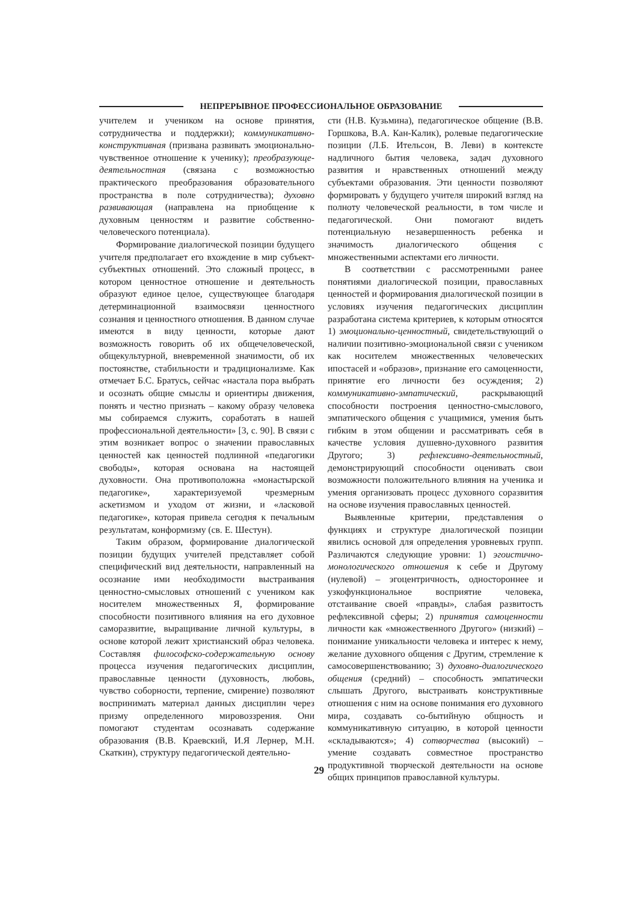НЕПРЕРЫВНОЕ ПРОФЕССИОНАЛЬНОЕ ОБРАЗОВАНИЕ
учителем и учеником на основе принятия, сотрудничества и поддержки); коммуникативно-конструктивная (призвана развивать эмоционально-чувственное отношение к ученику); преобразующе-деятельностная (связана с возможностью практического преобразования образовательного пространства в поле сотрудничества); духовно развивающая (направлена на приобщение к духовным ценностям и развитие собственно-человеческого потенциала).
Формирование диалогической позиции будущего учителя предполагает его вхождение в мир субъект-субъектных отношений. Это сложный процесс, в котором ценностное отношение и деятельность образуют единое целое, существующее благодаря детерминационной взаимосвязи ценностного сознания и ценностного отношения. В данном случае имеются в виду ценности, которые дают возможность говорить об их общечеловеческой, общекультурной, вневременной значимости, об их постоянстве, стабильности и традиционализме. Как отмечает Б.С. Братусь, сейчас «настала пора выбрать и осознать общие смыслы и ориентиры движения, понять и честно признать – какому образу человека мы собираемся служить, соработать в нашей профессиональной деятельности» [3, с. 90]. В связи с этим возникает вопрос о значении православных ценностей как ценностей подлинной «педагогики свободы», которая основана на настоящей духовности. Она противоположна «монастырской педагогике», характеризуемой чрезмерным аскетизмом и уходом от жизни, и «ласковой педагогике», которая привела сегодня к печальным результатам, конформизму (св. Е. Шестун).
Таким образом, формирование диалогической позиции будущих учителей представляет собой специфический вид деятельности, направленный на осознание ими необходимости выстраивания ценностно-смысловых отношений с учеником как носителем множественных Я, формирование способности позитивного влияния на его духовное саморазвитие, выращивание личной культуры, в основе которой лежит христианский образ человека. Составляя философско-содержательную основу процесса изучения педагогических дисциплин, православные ценности (духовность, любовь, чувство соборности, терпение, смирение) позволяют воспринимать материал данных дисциплин через призму определенного мировоззрения. Они помогают студентам осознавать содержание образования (В.В. Краевский, И.Я Лернер, М.Н. Скаткин), структуру педагогической деятельно-
сти (Н.В. Кузьмина), педагогическое общение (В.В. Горшкова, В.А. Кан-Калик), ролевые педагогические позиции (Л.Б. Ительсон, В. Леви) в контексте надличного бытия человека, задач духовного развития и нравственных отношений между субъектами образования. Эти ценности позволяют формировать у будущего учителя широкий взгляд на полноту человеческой реальности, в том числе и педагогической. Они помогают видеть потенциальную незавершенность ребенка и значимость диалогического общения с множественными аспектами его личности.
В соответствии с рассмотренными ранее понятиями диалогической позиции, православных ценностей и формирования диалогической позиции в условиях изучения педагогических дисциплин разработана система критериев, к которым относятся 1) эмоционально-ценностный, свидетельствующий о наличии позитивно-эмоциональной связи с учеником как носителем множественных человеческих ипостасей и «образов», признание его самоценности, принятие его личности без осуждения; 2) коммуникативно-эмпатический, раскрывающий способности построения ценностно-смыслового, эмпатического общения с учащимися, умения быть гибким в этом общении и рассматривать себя в качестве условия душевно-духовного развития Другого; 3) рефлексивно-деятельностный, демонстрирующий способности оценивать свои возможности положительного влияния на ученика и умения организовать процесс духовного соразвития на основе изучения православных ценностей.
Выявленные критерии, представления о функциях и структуре диалогической позиции явились основой для определения уровневых групп. Различаются следующие уровни: 1) эгоистично-монологического отношения к себе и Другому (нулевой) – эгоцентричность, одностороннее и узкофункциональное восприятие человека, отстаивание своей «правды», слабая развитость рефлексивной сферы; 2) принятия самоценности личности как «множественного Другого» (низкий) – понимание уникальности человека и интерес к нему, желание духовного общения с Другим, стремление к самосовершенствованию; 3) духовно-диалогического общения (средний) – способность эмпатически слышать Другого, выстраивать конструктивные отношения с ним на основе понимания его духовного мира, создавать со-бытийную общность и коммуникативную ситуацию, в которой ценности «складываются»; 4) сотворчества (высокий) – умение создавать совместное пространство продуктивной творческой деятельности на основе общих принципов православной культуры.
29